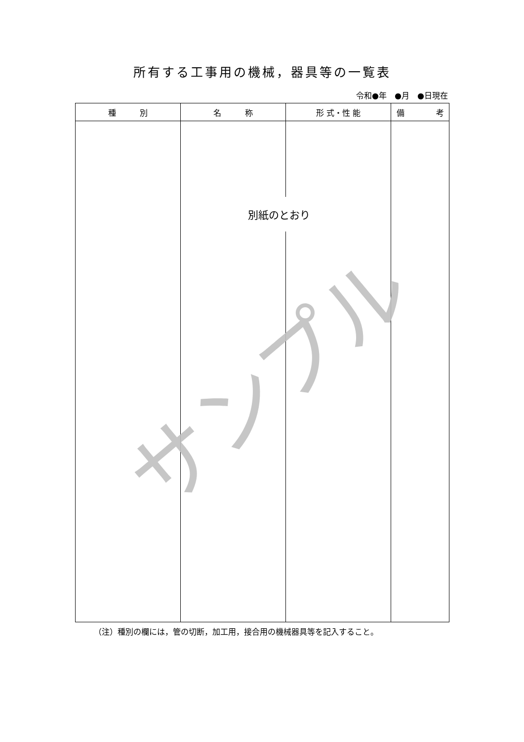所有する工事用の機械，器具等の一覧表
令和●年　●月　●日現在
| 種 別 | 名 称 | 形 式・性 能 | 備 考 |
| --- | --- | --- | --- |
（注）種別の欄には，管の切断，加工用，接合用の機械器具等を記入すること。
別紙のとおり
サンプル